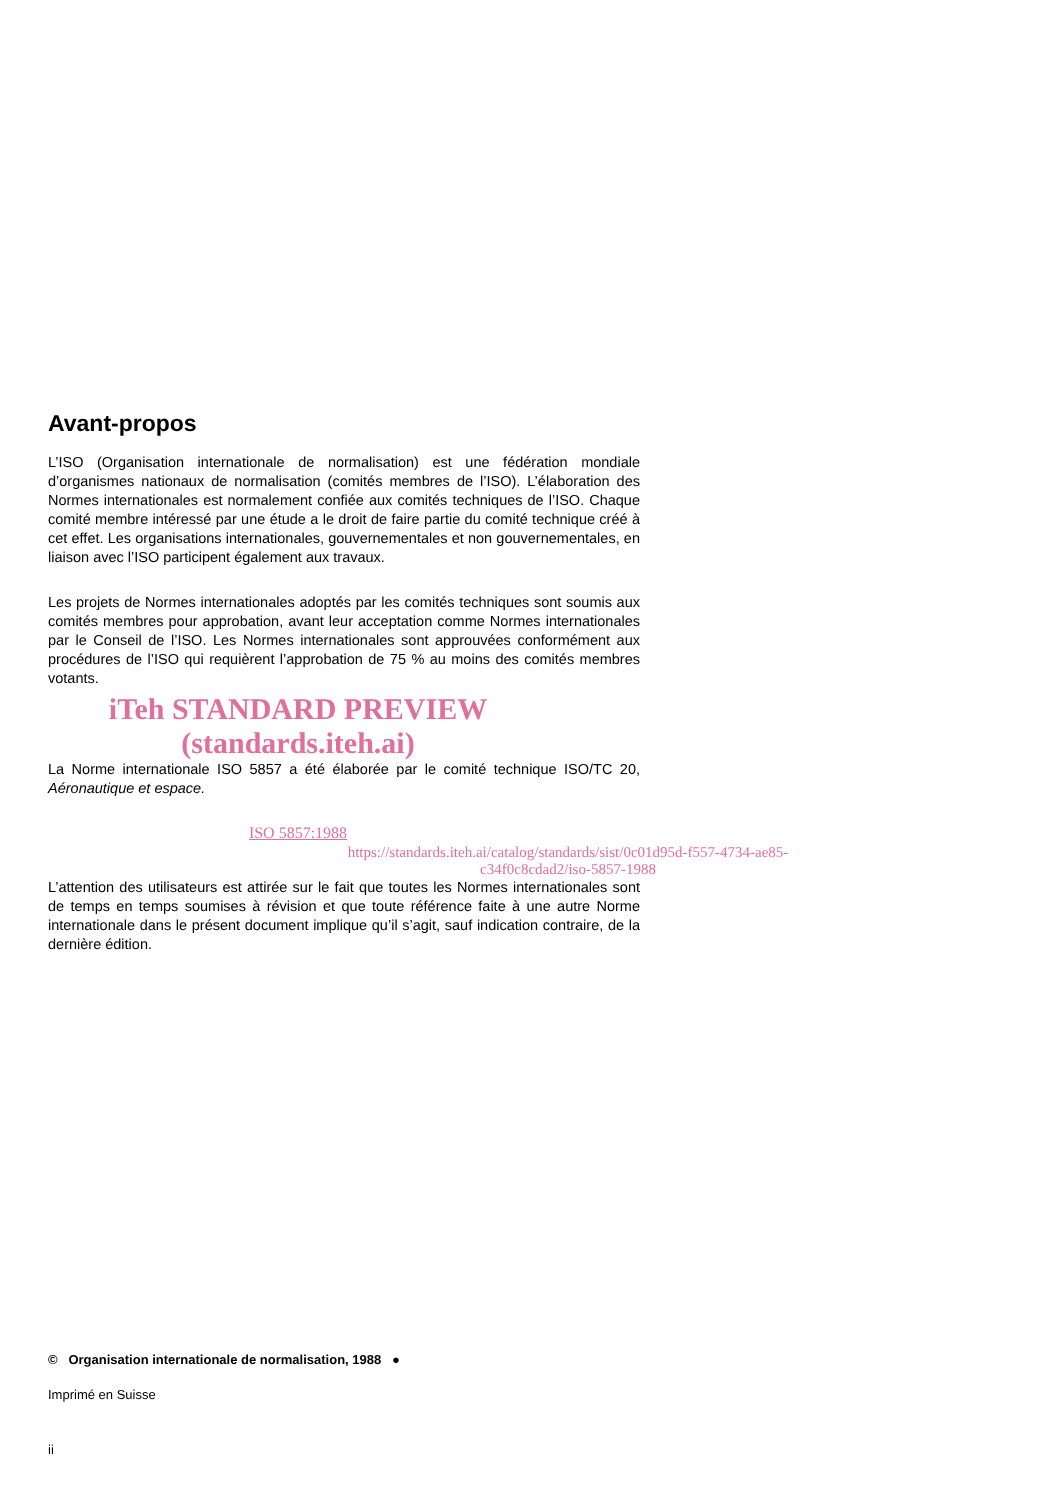Avant-propos
L’ISO (Organisation internationale de normalisation) est une fédération mondiale d’organismes nationaux de normalisation (comités membres de l’ISO). L’élaboration des Normes internationales est normalement confiée aux comités techniques de l’ISO. Chaque comité membre intéressé par une étude a le droit de faire partie du comité technique créé à cet effet. Les organisations internationales, gouvernementales et non gouvernementales, en liaison avec l’ISO participent également aux travaux.
Les projets de Normes internationales adoptés par les comités techniques sont soumis aux comités membres pour approbation, avant leur acceptation comme Normes internationales par le Conseil de l’ISO. Les Normes internationales sont approuvées conformément aux procédures de l’ISO qui requièrent l’approbation de 75 % au moins des comités membres votants.
iTeh STANDARD PREVIEW
(standards.iteh.ai)
La Norme internationale ISO 5857 a été élaborée par le comité technique ISO/TC 20, Aéronautique et espace.
ISO 5857:1988
https://standards.iteh.ai/catalog/standards/sist/0c01d95d-f557-4734-ae85-c34f0c8cdad2/iso-5857-1988
L’attention des utilisateurs est attirée sur le fait que toutes les Normes internationales sont de temps en temps soumises à révision et que toute référence faite à une autre Norme internationale dans le présent document implique qu’il s’agit, sauf indication contraire, de la dernière édition.
© Organisation internationale de normalisation, 1988 ●
Imprimé en Suisse
ii